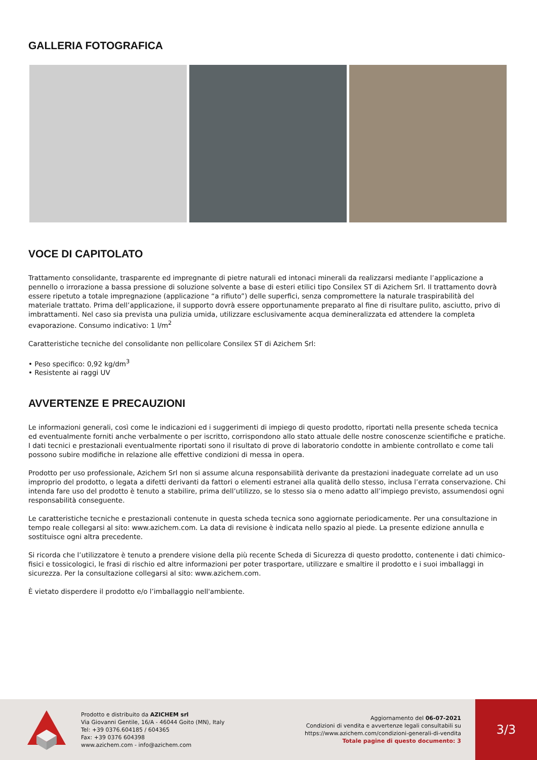GALLERIA FOTOGRAFICA
VOCE DI CAPITOLATO
Trattamento consolidante, trasparente ed impregnante di pietre naturali ed intonaci minerali da realizzarsi mediante l’applicazione a pennello o irrorazione a bassa pressione di soluzione solvente a base di esteri etilici tipo Consilex ST di Azichem Srl. Il trattamento dovrà essere ripetuto a totale impregnazione (applicazione “a rifiuto”) delle superfici, senza compromettere la naturale traspirabilità del materiale trattato. Prima dell’applicazione, il supporto dovrà essere opportunamente preparato al fine di risultare pulito, asciutto, privo di imbrattamenti. Nel caso sia prevista una pulizia umida, utilizzare esclusivamente acqua demineralizzata ed attendere la completa evaporazione. Consumo indicativo: 1 l/m<sup>2</sup>
Caratteristiche tecniche del consolidante non pellicolare Consilex ST di Azichem Srl:
• Peso specifico: 0,92 kg/dm<sup>3</sup>
• Resistente ai raggi UV
AVVERTENZE E PRECAUZIONI
Le informazioni generali, così come le indicazioni ed i suggerimenti di impiego di questo prodotto, riportati nella presente scheda tecnica ed eventualmente forniti anche verbalmente o per iscritto, corrispondono allo stato attuale delle nostre conoscenze scientifiche e pratiche.
I dati tecnici e prestazionali eventualmente riportati sono il risultato di prove di laboratorio condotte in ambiente controllato e come tali possono subire modifiche in relazione alle effettive condizioni di messa in opera.
Prodotto per uso professionale, Azichem Srl non si assume alcuna responsabilità derivante da prestazioni inadeguate correlate ad un uso improprio del prodotto, o legata a difetti derivanti da fattori o elementi estranei alla qualità dello stesso, inclusa l’errata conservazione. Chi intenda fare uso del prodotto è tenuto a stabilire, prima dell’utilizzo, se lo stesso sia o meno adatto all’impiego previsto, assumendosi ogni responsabilità conseguente.
Le caratteristiche tecniche e prestazionali contenute in questa scheda tecnica sono aggiornate periodicamente. Per una consultazione in tempo reale collegarsi al sito: www.azichem.com. La data di revisione è indicata nello spazio al piede. La presente edizione annulla e sostituisce ogni altra precedente.
Si ricorda che l’utilizzatore è tenuto a prendere visione della più recente Scheda di Sicurezza di questo prodotto, contenente i dati chimico-fisici e tossicologici, le frasi di rischio ed altre informazioni per poter trasportare, utilizzare e smaltire il prodotto e i suoi imballaggi in sicurezza. Per la consultazione collegarsi al sito: www.azichem.com.
È vietato disperdere il prodotto e/o l’imballaggio nell'ambiente.
Prodotto e distribuito da AZICHEM srl
Via Giovanni Gentile, 16/A - 46044 Goito (MN), Italy
Tel: +39 0376.604185 / 604365
Fax: +39 0376 604398
www.azichem.com - info@azichem.com
Aggiornamento del 06-07-2021
Condizioni di vendita e avvertenze legali consultabili su
https://www.azichem.com/condizioni-generali-di-vendita
Totale pagine di questo documento: 3
3/3